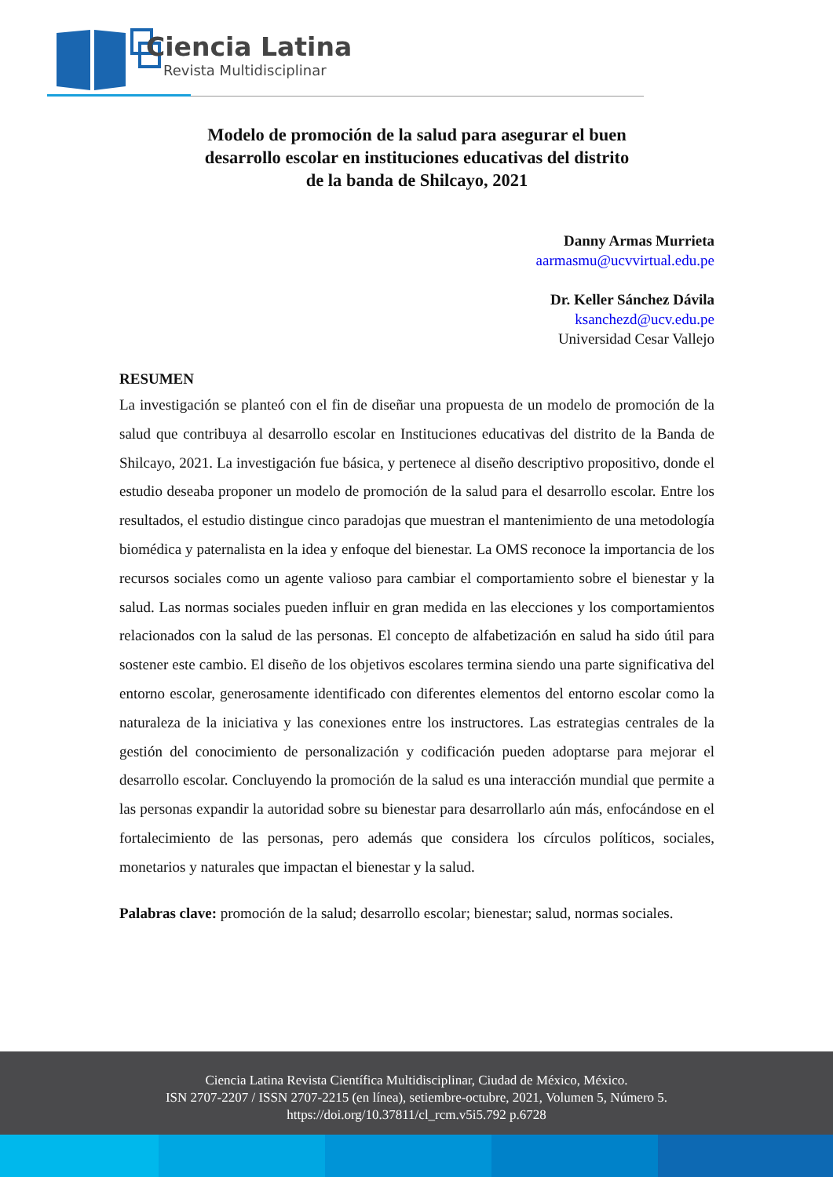Ciencia Latina
Revista Multidisciplinar
Modelo de promoción de la salud para asegurar el buen
desarrollo escolar en instituciones educativas del distrito
de la banda de Shilcayo, 2021
Danny Armas Murrieta
aarmasmu@ucvvirtual.edu.pe
Dr. Keller Sánchez Dávila
ksanchezd@ucv.edu.pe
Universidad Cesar Vallejo
RESUMEN
La investigación se planteó con el fin de diseñar una propuesta de un modelo de promoción de la salud que contribuya al desarrollo escolar en Instituciones educativas del distrito de la Banda de Shilcayo, 2021. La investigación fue básica, y pertenece al diseño descriptivo propositivo, donde el estudio deseaba proponer un modelo de promoción de la salud para el desarrollo escolar. Entre los resultados, el estudio distingue cinco paradojas que muestran el mantenimiento de una metodología biomédica y paternalista en la idea y enfoque del bienestar. La OMS reconoce la importancia de los recursos sociales como un agente valioso para cambiar el comportamiento sobre el bienestar y la salud. Las normas sociales pueden influir en gran medida en las elecciones y los comportamientos relacionados con la salud de las personas. El concepto de alfabetización en salud ha sido útil para sostener este cambio. El diseño de los objetivos escolares termina siendo una parte significativa del entorno escolar, generosamente identificado con diferentes elementos del entorno escolar como la naturaleza de la iniciativa y las conexiones entre los instructores. Las estrategias centrales de la gestión del conocimiento de personalización y codificación pueden adoptarse para mejorar el desarrollo escolar. Concluyendo la promoción de la salud es una interacción mundial que permite a las personas expandir la autoridad sobre su bienestar para desarrollarlo aún más, enfocándose en el fortalecimiento de las personas, pero además que considera los círculos políticos, sociales, monetarios y naturales que impactan el bienestar y la salud.
Palabras clave: promoción de la salud; desarrollo escolar; bienestar; salud, normas sociales.
Ciencia Latina Revista Científica Multidisciplinar, Ciudad de México, México.
ISN 2707-2207 / ISSN 2707-2215 (en línea), setiembre-octubre, 2021, Volumen 5, Número 5.
https://doi.org/10.37811/cl_rcm.v5i5.792 p.6728